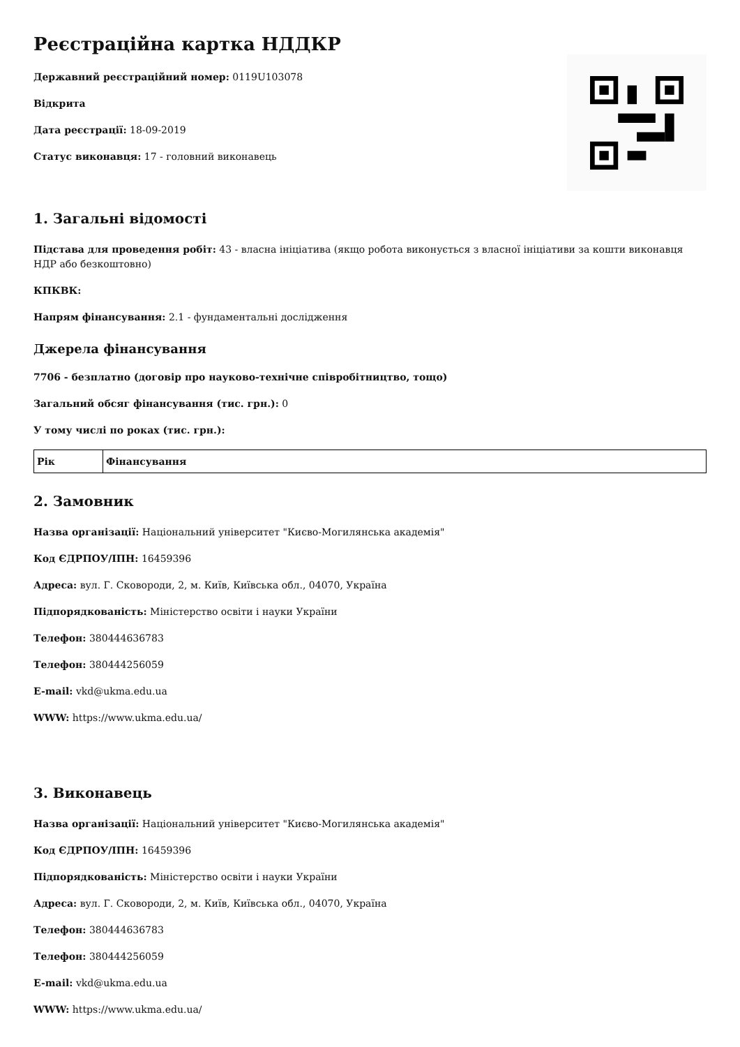Реєстраційна картка НДДКР
Державний реєстраційний номер: 0119U103078
Відкрита
Дата реєстрації: 18-09-2019
Статус виконавця: 17 - головний виконавець
1. Загальні відомості
Підстава для проведення робіт: 43 - власна ініціатива (якщо робота виконується з власної ініціативи за кошти виконавця НДР або безкоштовно)
КПКВК:
Напрям фінансування: 2.1 - фундаментальні дослідження
Джерела фінансування
7706 - безплатно (договір про науково-технічне співробітництво, тощо)
Загальний обсяг фінансування (тис. грн.): 0
У тому числі по роках (тис. грн.):
| Рік | Фінансування |
| --- | --- |
2. Замовник
Назва організації: Національний університет "Києво-Могилянська академія"
Код ЄДРПОУ/ІПН: 16459396
Адреса: вул. Г. Сковороди, 2, м. Київ, Київська обл., 04070, Україна
Підпорядкованість: Міністерство освіти і науки України
Телефон: 380444636783
Телефон: 380444256059
E-mail: vkd@ukma.edu.ua
WWW: https://www.ukma.edu.ua/
3. Виконавець
Назва організації: Національний університет "Києво-Могилянська академія"
Код ЄДРПОУ/ІПН: 16459396
Підпорядкованість: Міністерство освіти і науки України
Адреса: вул. Г. Сковороди, 2, м. Київ, Київська обл., 04070, Україна
Телефон: 380444636783
Телефон: 380444256059
E-mail: vkd@ukma.edu.ua
WWW: https://www.ukma.edu.ua/